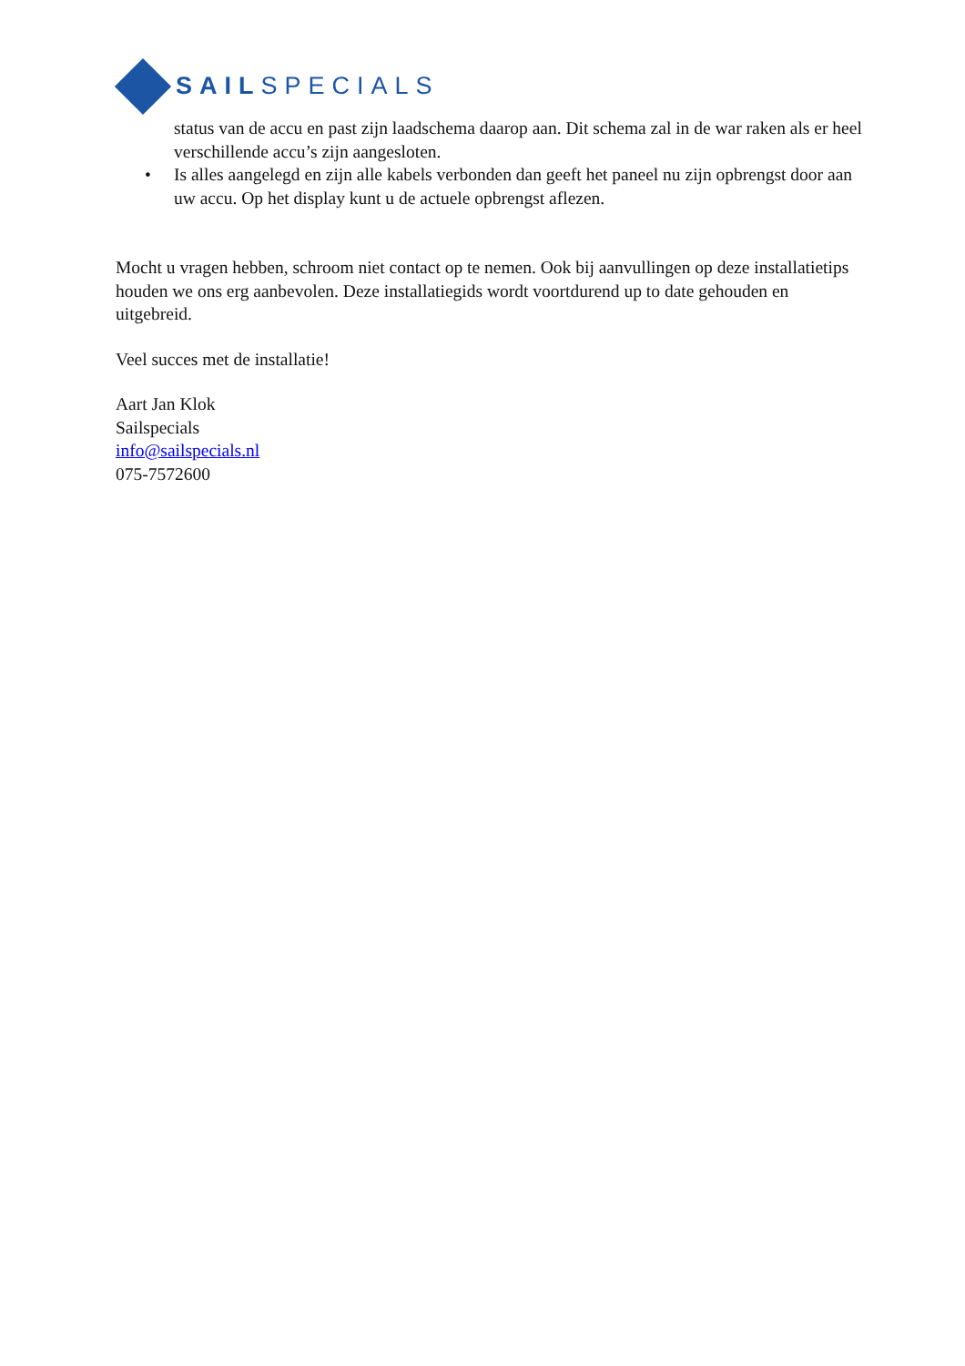SAILSPECIALS
status van de accu en past zijn laadschema daarop aan. Dit schema zal in de war raken als er heel verschillende accu’s zijn aangesloten.
• Is alles aangelegd en zijn alle kabels verbonden dan geeft het paneel nu zijn opbrengst door aan uw accu. Op het display kunt u de actuele opbrengst aflezen.
Mocht u vragen hebben, schroom niet contact op te nemen. Ook bij aanvullingen op deze installatietips houden we ons erg aanbevolen. Deze installatiegids wordt voortdurend up to date gehouden en uitgebreid.
Veel succes met de installatie!
Aart Jan Klok
Sailspecials
info@sailspecials.nl
075-7572600